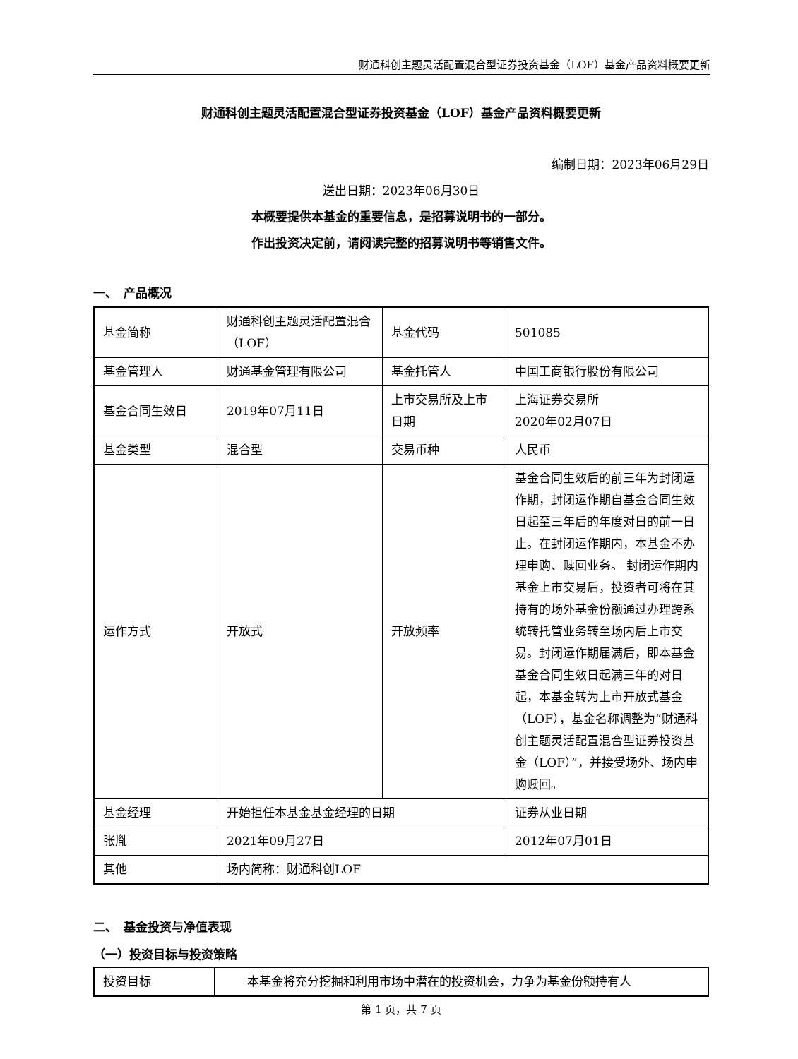财通科创主题灵活配置混合型证券投资基金（LOF）基金产品资料概要更新
财通科创主题灵活配置混合型证券投资基金（LOF）基金产品资料概要更新
编制日期：2023年06月29日
送出日期：2023年06月30日
本概要提供本基金的重要信息，是招募说明书的一部分。
作出投资决定前，请阅读完整的招募说明书等销售文件。
一、　产品概况
| 基金简称 | 财通科创主题灵活配置混合（LOF） | 基金代码 | 501085 |
| 基金管理人 | 财通基金管理有限公司 | 基金托管人 | 中国工商银行股份有限公司 |
| 基金合同生效日 | 2019年07月11日 | 上市交易所及上市日期 | 上海证券交易所 2020年02月07日 |
| 基金类型 | 混合型 | 交易币种 | 人民币 |
| 运作方式 | 开放式 | 开放频率 | 基金合同生效后的前三年为封闭运作期，封闭运作期自基金合同生效日起至三年后的年度对日的前一日止。在封闭运作期内，本基金不办理申购、赎回业务。 封闭运作期内基金上市交易后，投资者可将在其持有的场外基金份额通过办理跨系统转托管业务转至场内后上市交易。封闭运作期届满后，即本基金基金合同生效日起满三年的对日起，本基金转为上市开放式基金（LOF），基金名称调整为“财通科创主题灵活配置混合型证券投资基金（LOF）”，并接受场外、场内申购赎回。 |
| 基金经理 | 开始担任本基金基金经理的日期 | | 证券从业日期 |
| 张胤 | 2021年09月27日 | | 2012年07月01日 |
| 其他 | 场内简称：财通科创LOF | | |
二、　基金投资与净值表现
（一）投资目标与投资策略
| 投资目标 | 本基金将充分挖掘和利用市场中潜在的投资机会，力争为基金份额持有人 |
第 1 页，共 7 页